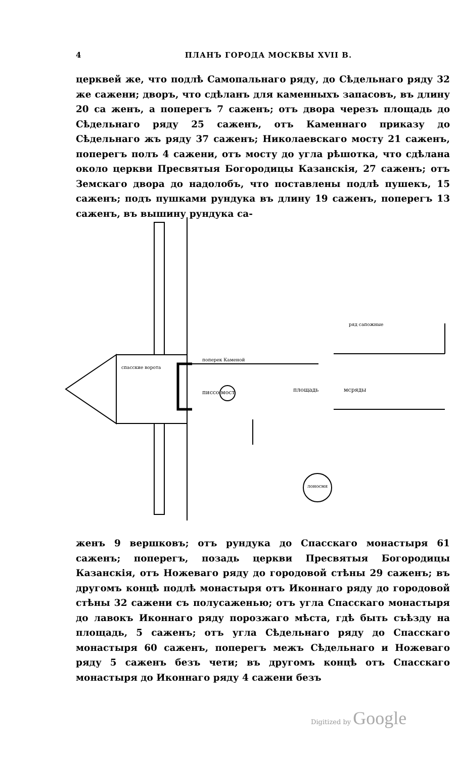4 ПЛАНЪ ГОРОДА МОСКВЫ XVII В.
церквей же, что подлѣ Самопальнаго ряду, до Сѣдельнаго ряду 32 же сажени; дворъ, что сдѣланъ для каменныхъ запасовъ, въ длину 20 са женъ, а поперегъ 7 саженъ; отъ двора черезъ площадь до Сѣдельнаго ряду 25 саженъ, отъ Каменнаго приказу до Сѣдельнаго жъ ряду 37 саженъ; Николаевскаго мосту 21 саженъ, поперегъ полъ 4 сажени, отъ мосту до угла рѣшотка, что сдѣлана около церкви Пресвятыя Богородицы Казанскія, 27 саженъ; отъ Земскаго двора до надолобъ, что поставлены подлѣ пушекъ, 15 саженъ; подъ пушками рундука въ длину 19 саженъ, поперегъ 13 саженъ, въ вышину рундука са-
спасские ворота
писсо мост
площадь
мсряды
поперек Каменой
ряд сапожные
лоносмя
женъ 9 вершковъ; отъ рундука до Спасскаго монастыря 61 саженъ; поперегъ, позадь церкви Пресвятыя Богородицы Казанскія, отъ Ножеваго ряду до городовой стѣны 29 саженъ; въ другомъ концѣ подлѣ монастыря отъ Иконнаго ряду до городовой стѣны 32 сажени съ полусаженью; отъ угла Спасскаго монастыря до лавокъ Иконнаго ряду порозжаго мѣста, гдѣ быть съѣзду на площадь, 5 саженъ; отъ угла Сѣдельнаго ряду до Спасскаго монастыря 60 саженъ, поперегъ межъ Сѣдельнаго и Ножеваго ряду 5 саженъ безъ чети; въ другомъ концѣ отъ Спасскаго монастыря до Иконнаго ряду 4 сажени безъ
Digitized by Google